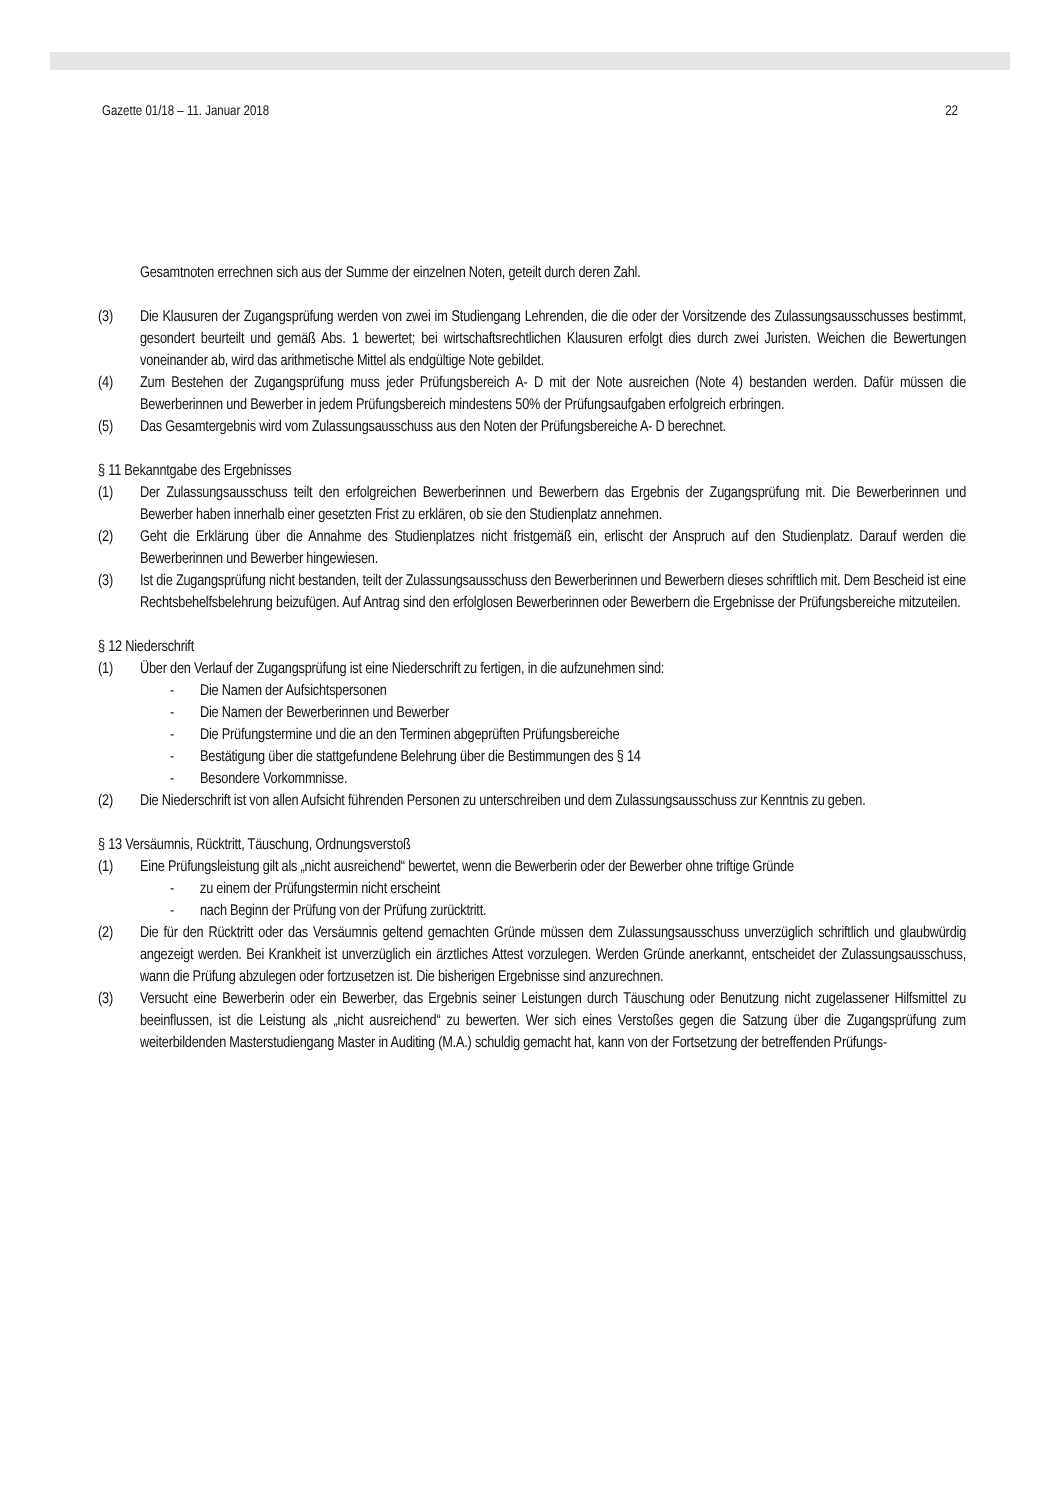Gazette 01/18 – 11. Januar 2018 22
Gesamtnoten errechnen sich aus der Summe der einzelnen Noten, geteilt durch deren Zahl.
(3) Die Klausuren der Zugangsprüfung werden von zwei im Studiengang Lehrenden, die die oder der Vorsitzende des Zulassungsausschusses bestimmt, gesondert beurteilt und gemäß Abs. 1 bewertet; bei wirtschaftsrechtlichen Klausuren erfolgt dies durch zwei Juristen. Weichen die Bewertungen voneinander ab, wird das arithmetische Mittel als endgültige Note gebildet.
(4) Zum Bestehen der Zugangsprüfung muss jeder Prüfungsbereich A- D mit der Note ausreichen (Note 4) bestanden werden. Dafür müssen die Bewerberinnen und Bewerber in jedem Prüfungsbereich mindestens 50% der Prüfungsaufgaben erfolgreich erbringen.
(5) Das Gesamtergebnis wird vom Zulassungsausschuss aus den Noten der Prüfungsbereiche A- D berechnet.
§ 11 Bekanntgabe des Ergebnisses
(1) Der Zulassungsausschuss teilt den erfolgreichen Bewerberinnen und Bewerbern das Ergebnis der Zugangsprüfung mit. Die Bewerberinnen und Bewerber haben innerhalb einer gesetzten Frist zu erklären, ob sie den Studienplatz annehmen.
(2) Geht die Erklärung über die Annahme des Studienplatzes nicht fristgemäß ein, erlischt der Anspruch auf den Studienplatz. Darauf werden die Bewerberinnen und Bewerber hingewiesen.
(3) Ist die Zugangsprüfung nicht bestanden, teilt der Zulassungsausschuss den Bewerberinnen und Bewerbern dieses schriftlich mit. Dem Bescheid ist eine Rechtsbehelfsbelehrung beizufügen. Auf Antrag sind den erfolglosen Bewerberinnen oder Bewerbern die Ergebnisse der Prüfungsbereiche mitzuteilen.
§ 12 Niederschrift
(1) Über den Verlauf der Zugangsprüfung ist eine Niederschrift zu fertigen, in die aufzunehmen sind:
- Die Namen der Aufsichtspersonen
- Die Namen der Bewerberinnen und Bewerber
- Die Prüfungstermine und die an den Terminen abgeprüften Prüfungsbereiche
- Bestätigung über die stattgefundene Belehrung über die Bestimmungen des § 14
- Besondere Vorkommnisse.
(2) Die Niederschrift ist von allen Aufsicht führenden Personen zu unterschreiben und dem Zulassungsausschuss zur Kenntnis zu geben.
§ 13 Versäumnis, Rücktritt, Täuschung, Ordnungsverstoß
(1) Eine Prüfungsleistung gilt als „nicht ausreichend“ bewertet, wenn die Bewerberin oder der Bewerber ohne triftige Gründe
- zu einem der Prüfungstermin nicht erscheint
- nach Beginn der Prüfung von der Prüfung zurücktritt.
(2) Die für den Rücktritt oder das Versäumnis geltend gemachten Gründe müssen dem Zulassungsausschuss unverzüglich schriftlich und glaubwürdig angezeigt werden. Bei Krankheit ist unverzüglich ein ärztliches Attest vorzulegen. Werden Gründe anerkannt, entscheidet der Zulassungsausschuss, wann die Prüfung abzulegen oder fortzusetzen ist. Die bisherigen Ergebnisse sind anzurechnen.
(3) Versucht eine Bewerberin oder ein Bewerber, das Ergebnis seiner Leistungen durch Täuschung oder Benutzung nicht zugelassener Hilfsmittel zu beeinflussen, ist die Leistung als „nicht ausreichend“ zu bewerten. Wer sich eines Verstoßes gegen die Satzung über die Zugangsprüfung zum weiterbildenden Masterstudiengang Master in Auditing (M.A.) schuldig gemacht hat, kann von der Fortsetzung der betreffenden Prüfungs-